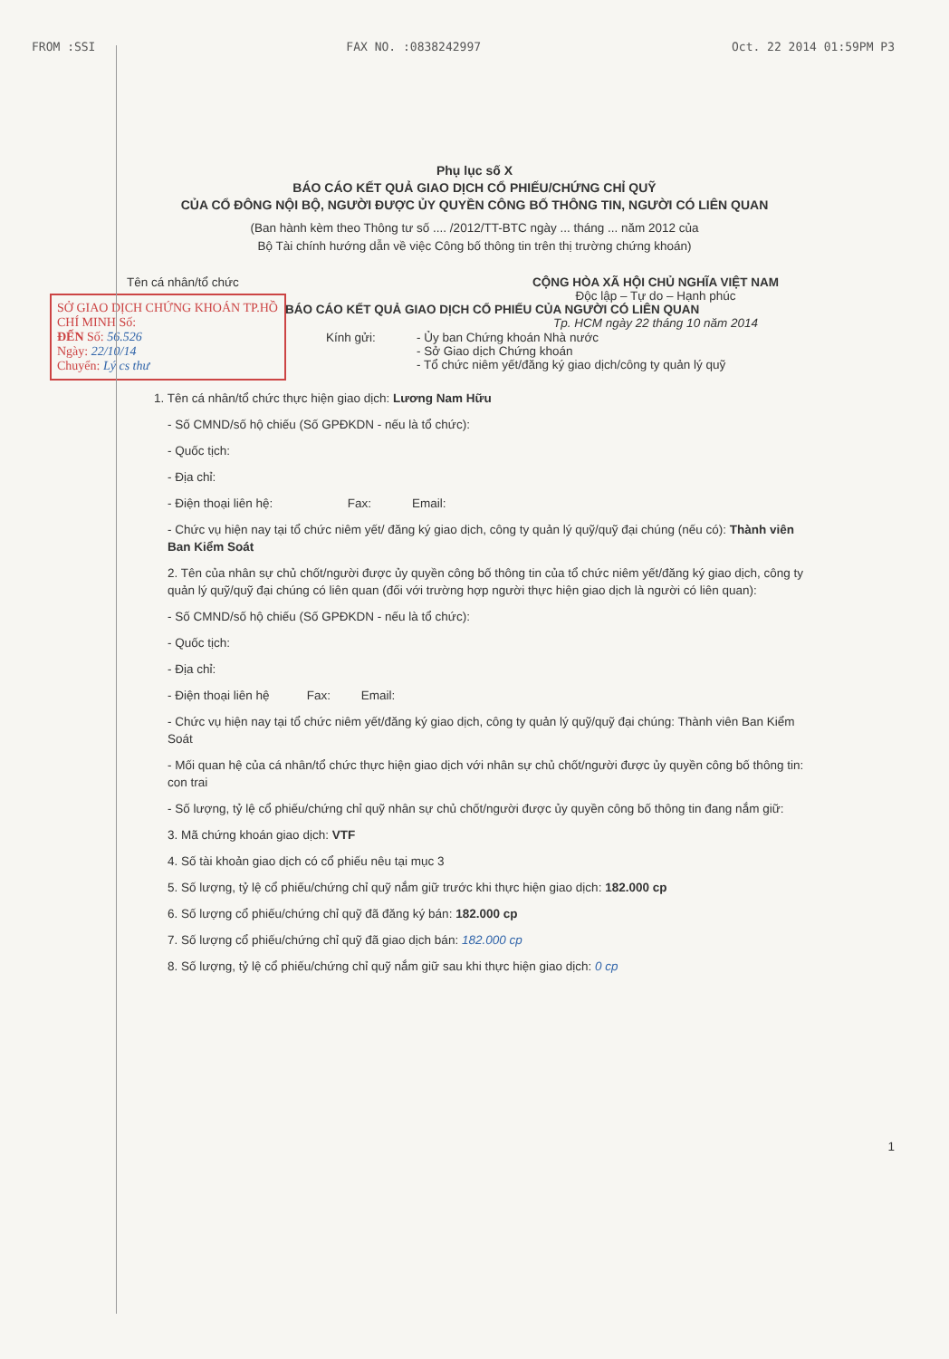FROM :SSI FAX NO. :0838242997 Oct. 22 2014 01:59PM P3
Phụ lục số X
BÁO CÁO KẾT QUẢ GIAO DỊCH CỔ PHIẾU/CHỨNG CHỈ QUỸ
CỦA CỔ ĐÔNG NỘI BỘ, NGƯỜI ĐƯỢC ỦY QUYỀN CÔNG BỐ THÔNG TIN, NGƯỜI CÓ LIÊN QUAN
(Ban hành kèm theo Thông tư số .... /2012/TT-BTC ngày ... tháng ... năm 2012 của
Bộ Tài chính hướng dẫn về việc Công bố thông tin trên thị trường chứng khoán)
Tên cá nhân/tổ chức CỘNG HÒA XÃ HỘI CHỦ NGHĨA VIỆT NAM
Độc lập – Tự do – Hạnh phúc
Tp. HCM ngày 22 tháng 10 năm 2014
SỞ GIAO DỊCH CHỨNG KHOÁN TP.HỒ CHÍ MINH Số:
ĐẾN Số: 56.526
Ngày: 22/10/14
Chuyển: Lý cs thư
BÁO CÁO KẾT QUẢ GIAO DỊCH CỔ PHIẾU CỦA NGƯỜI CÓ LIÊN QUAN
Kính gửi: - Ủy ban Chứng khoán Nhà nước
- Sở Giao dịch Chứng khoán
- Tổ chức niêm yết/đăng ký giao dịch/công ty quản lý quỹ
1. Tên cá nhân/tổ chức thực hiện giao dịch: Lương Nam Hữu
- Số CMND/số hộ chiếu (Số GPĐKDN - nếu là tổ chức):
- Quốc tịch:
- Địa chỉ:
- Điện thoại liên hệ: Fax: Email:
- Chức vụ hiện nay tại tổ chức niêm yết/ đăng ký giao dịch, công ty quản lý quỹ/quỹ đại chúng (nếu có): Thành viên Ban Kiểm Soát
2. Tên của nhân sự chủ chốt/người được ủy quyền công bố thông tin của tổ chức niêm yết/đăng ký giao dịch, công ty quản lý quỹ/quỹ đại chúng có liên quan (đối với trường hợp người thực hiện giao dịch là người có liên quan):
- Số CMND/số hộ chiếu (Số GPĐKDN - nếu là tổ chức):
- Quốc tịch:
- Địa chỉ:
- Điện thoại liên hệ Fax: Email:
- Chức vụ hiện nay tại tổ chức niêm yết/đăng ký giao dịch, công ty quản lý quỹ/quỹ đại chúng: Thành viên Ban Kiểm Soát
- Mối quan hệ của cá nhân/tổ chức thực hiện giao dịch với nhân sự chủ chốt/người được ủy quyền công bố thông tin: con trai
- Số lượng, tỷ lệ cổ phiếu/chứng chỉ quỹ nhân sự chủ chốt/người được ủy quyền công bố thông tin đang nắm giữ:
3. Mã chứng khoán giao dịch: VTF
4. Số tài khoản giao dịch có cổ phiếu nêu tại mục 3
5. Số lượng, tỷ lệ cổ phiếu/chứng chỉ quỹ nắm giữ trước khi thực hiện giao dịch: 182.000 cp
6. Số lượng cổ phiếu/chứng chỉ quỹ đã đăng ký bán: 182.000 cp
7. Số lượng cổ phiếu/chứng chỉ quỹ đã giao dịch bán: 182.000 cp
8. Số lượng, tỷ lệ cổ phiếu/chứng chỉ quỹ nắm giữ sau khi thực hiện giao dịch: 0 cp
1